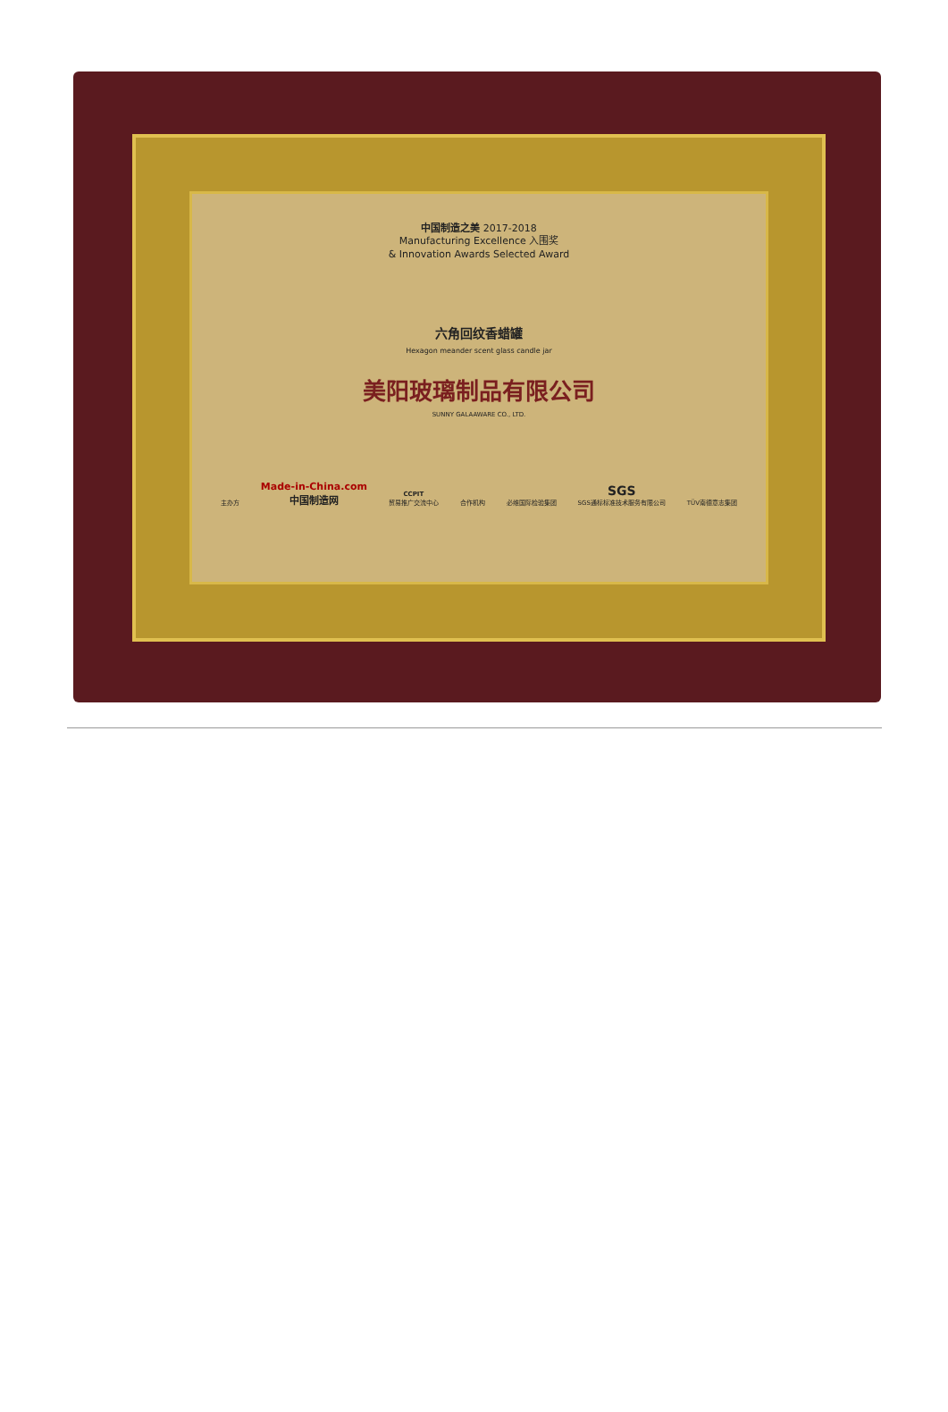中国制造之美 2017-2018
Manufacturing Excellence 入围奖
& Innovation Awards Selected Award
六角回纹香蜡罐
Hexagon meander scent glass candle jar
美阳玻璃制品有限公司
SUNNY GALAAWARE CO., LTD.
主办方 Made-in-China.com
中国制造网 CCPIT
贸易推广交流中心 合作机构 必维国际检验集团 SGS
SGS通标标准技术服务有限公司 TÜV南德意志集团